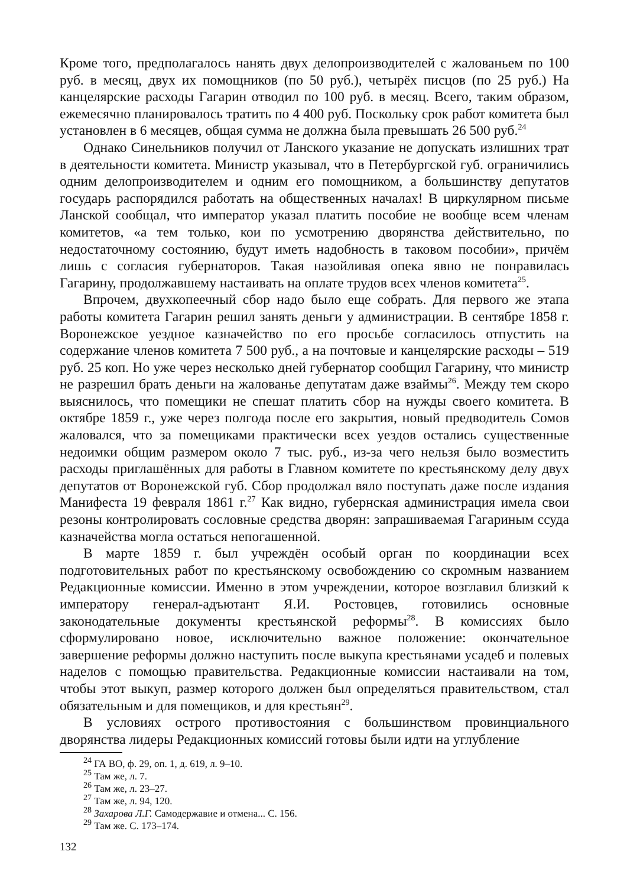Кроме того, предполагалось нанять двух делопроизводителей с жалованьем по 100 руб. в месяц, двух их помощников (по 50 руб.), четырёх писцов (по 25 руб.) На канцелярские расходы Гагарин отводил по 100 руб. в месяц. Всего, таким образом, ежемесячно планировалось тратить по 4 400 руб. Поскольку срок работ комитета был установлен в 6 месяцев, общая сумма не должна была превышать 26 500 руб.<sup>24</sup>
Однако Синельников получил от Ланского указание не допускать излишних трат в деятельности комитета. Министр указывал, что в Петербургской губ. ограничились одним делопроизводителем и одним его помощником, а большинству депутатов государь распорядился работать на общественных началах! В циркулярном письме Ланской сообщал, что император указал платить пособие не вообще всем членам комитетов, «а тем только, кои по усмотрению дворянства действительно, по недостаточному состоянию, будут иметь надобность в таковом пособии», причём лишь с согласия губернаторов. Такая назойливая опека явно не понравилась Гагарину, продолжавшему настаивать на оплате трудов всех членов комитета<sup>25</sup>.
Впрочем, двухкопеечный сбор надо было еще собрать. Для первого же этапа работы комитета Гагарин решил занять деньги у администрации. В сентябре 1858 г. Воронежское уездное казначейство по его просьбе согласилось отпустить на содержание членов комитета 7 500 руб., а на почтовые и канцелярские расходы – 519 руб. 25 коп. Но уже через несколько дней губернатор сообщил Гагарину, что министр не разрешил брать деньги на жалованье депутатам даже взаймы<sup>26</sup>. Между тем скоро выяснилось, что помещики не спешат платить сбор на нужды своего комитета. В октябре 1859 г., уже через полгода после его закрытия, новый предводитель Сомов жаловался, что за помещиками практически всех уездов остались существенные недоимки общим размером около 7 тыс. руб., из-за чего нельзя было возместить расходы приглашённых для работы в Главном комитете по крестьянскому делу двух депутатов от Воронежской губ. Сбор продолжал вяло поступать даже после издания Манифеста 19 февраля 1861 г.<sup>27</sup> Как видно, губернская администрация имела свои резоны контролировать сословные средства дворян: запрашиваемая Гагариным ссуда казначейства могла остаться непогашенной.
В марте 1859 г. был учреждён особый орган по координации всех подготовительных работ по крестьянскому освобождению со скромным названием Редакционные комиссии. Именно в этом учреждении, которое возглавил близкий к императору генерал-адъютант Я.И. Ростовцев, готовились основные законодательные документы крестьянской реформы<sup>28</sup>. В комиссиях было сформулировано новое, исключительно важное положение: окончательное завершение реформы должно наступить после выкупа крестьянами усадеб и полевых наделов с помощью правительства. Редакционные комиссии настаивали на том, чтобы этот выкуп, размер которого должен был определяться правительством, стал обязательным и для помещиков, и для крестьян<sup>29</sup>.
В условиях острого противостояния с большинством провинциального дворянства лидеры Редакционных комиссий готовы были идти на углубление
<sup>24</sup> ГА ВО, ф. 29, оп. 1, д. 619, л. 9–10.
<sup>25</sup> Там же, л. 7.
<sup>26</sup> Там же, л. 23–27.
<sup>27</sup> Там же, л. 94, 120.
<sup>28</sup> Захарова Л.Г. Самодержавие и отмена... С. 156.
<sup>29</sup> Там же. С. 173–174.
132